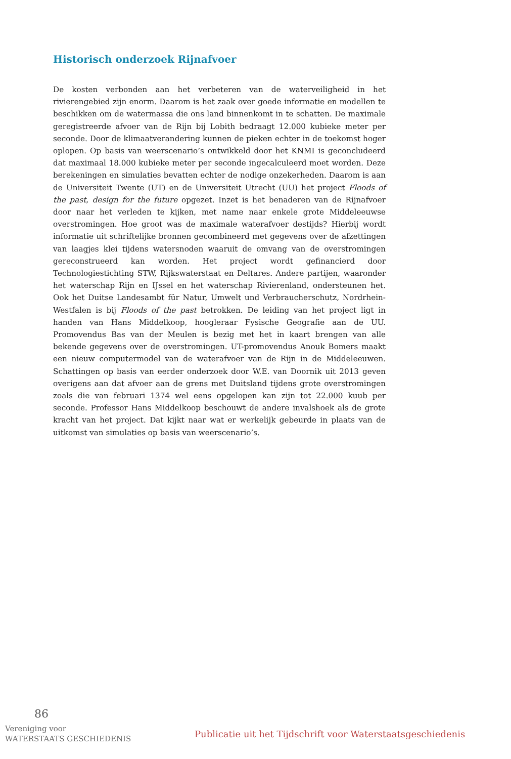Historisch onderzoek Rijnafvoer
De kosten verbonden aan het verbeteren van de waterveiligheid in het rivierengebied zijn enorm. Daarom is het zaak over goede informatie en modellen te beschikken om de watermassa die ons land binnenkomt in te schatten. De maximale geregistreerde afvoer van de Rijn bij Lobith bedraagt 12.000 kubieke meter per seconde. Door de klimaatverandering kunnen de pieken echter in de toekomst hoger oplopen. Op basis van weerscenario’s ontwikkeld door het KNMI is geconcludeerd dat maximaal 18.000 kubieke meter per seconde ingecalculeerd moet worden. Deze berekeningen en simulaties bevatten echter de nodige onzekerheden. Daarom is aan de Universiteit Twente (UT) en de Universiteit Utrecht (UU) het project Floods of the past, design for the future opgezet. Inzet is het benaderen van de Rijnafvoer door naar het verleden te kijken, met name naar enkele grote Middeleeuwse overstromingen. Hoe groot was de maximale waterafvoer destijds? Hierbij wordt informatie uit schriftelijke bronnen gecombineerd met gegevens over de afzettingen van laagjes klei tijdens watersnoden waaruit de omvang van de overstromingen gereconstrueerd kan worden. Het project wordt gefinancierd door Technologiestichting STW, Rijkswaterstaat en Deltares. Andere partijen, waaronder het waterschap Rijn en IJssel en het waterschap Rivierenland, ondersteunen het. Ook het Duitse Landesambt für Natur, Umwelt und Verbraucherschutz, Nordrhein-Westfalen is bij Floods of the past betrokken. De leiding van het project ligt in handen van Hans Middelkoop, hoogleraar Fysische Geografie aan de UU. Promovendus Bas van der Meulen is bezig met het in kaart brengen van alle bekende gegevens over de overstromingen. UT-promovendus Anouk Bomers maakt een nieuw computermodel van de waterafvoer van de Rijn in de Middeleeuwen. Schattingen op basis van eerder onderzoek door W.E. van Doornik uit 2013 geven overigens aan dat afvoer aan de grens met Duitsland tijdens grote overstromingen zoals die van februari 1374 wel eens opgelopen kan zijn tot 22.000 kuub per seconde. Professor Hans Middelkoop beschouwt de andere invalshoek als de grote kracht van het project. Dat kijkt naar wat er werkelijk gebeurde in plaats van de uitkomst van simulaties op basis van weerscenario’s.
86
Vereniging voor
WATERSTAATS GESCHIEDENIS
Publicatie uit het Tijdschrift voor Waterstaatsgeschiedenis